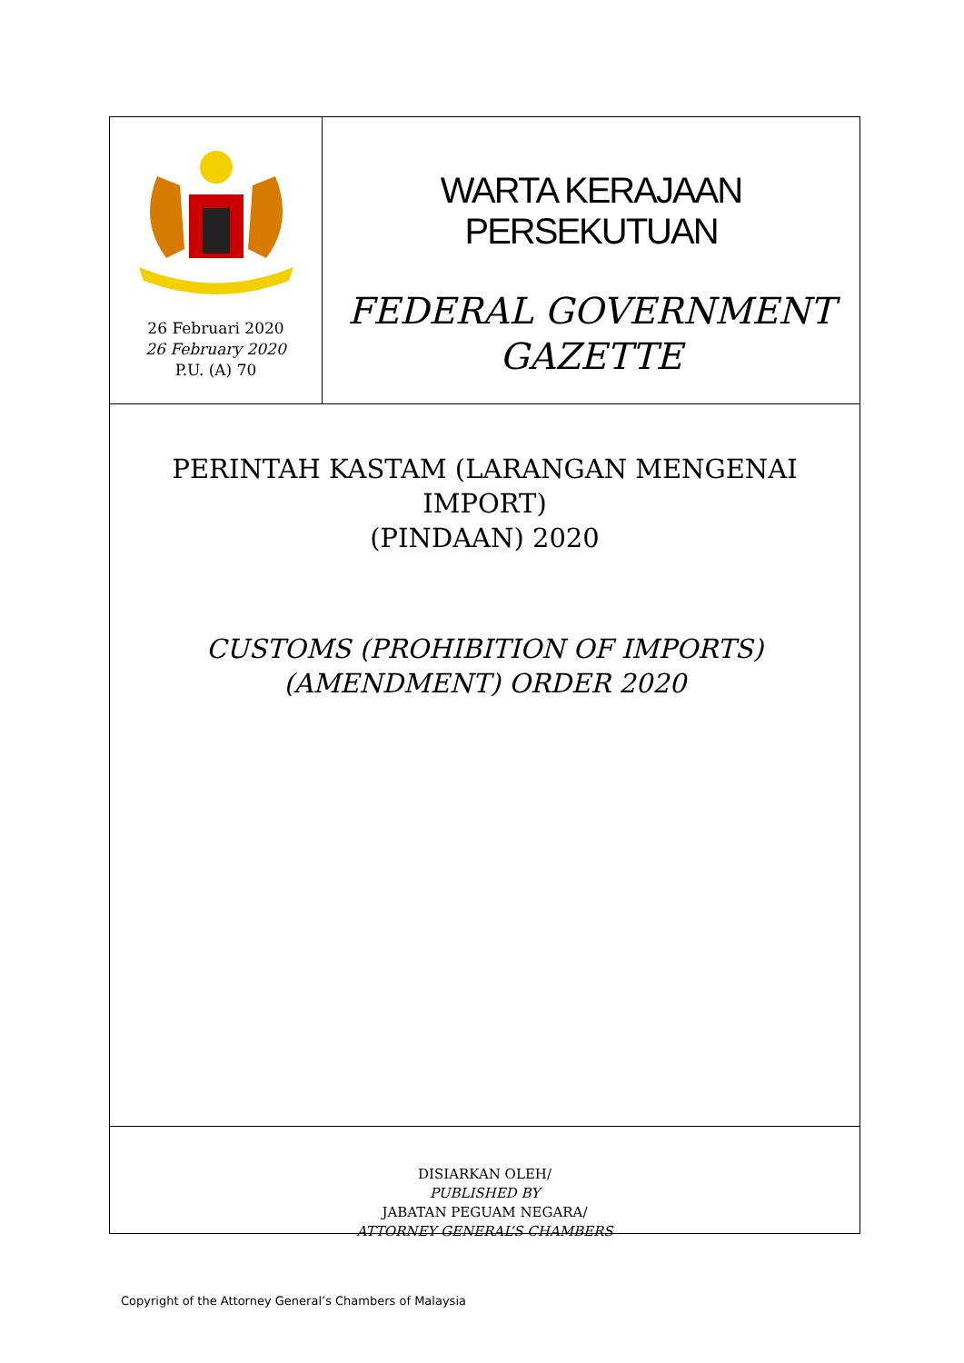26 Februari 2020
26 February 2020
P.U. (A) 70
WARTA KERAJAAN PERSEKUTUAN
FEDERAL GOVERNMENT
GAZETTE
PERINTAH KASTAM (LARANGAN MENGENAI IMPORT)
(PINDAAN) 2020
CUSTOMS (PROHIBITION OF IMPORTS)
(AMENDMENT) ORDER 2020
DISIARKAN OLEH/
PUBLISHED BY
JABATAN PEGUAM NEGARA/
ATTORNEY GENERAL’S CHAMBERS
Copyright of the Attorney General’s Chambers of Malaysia